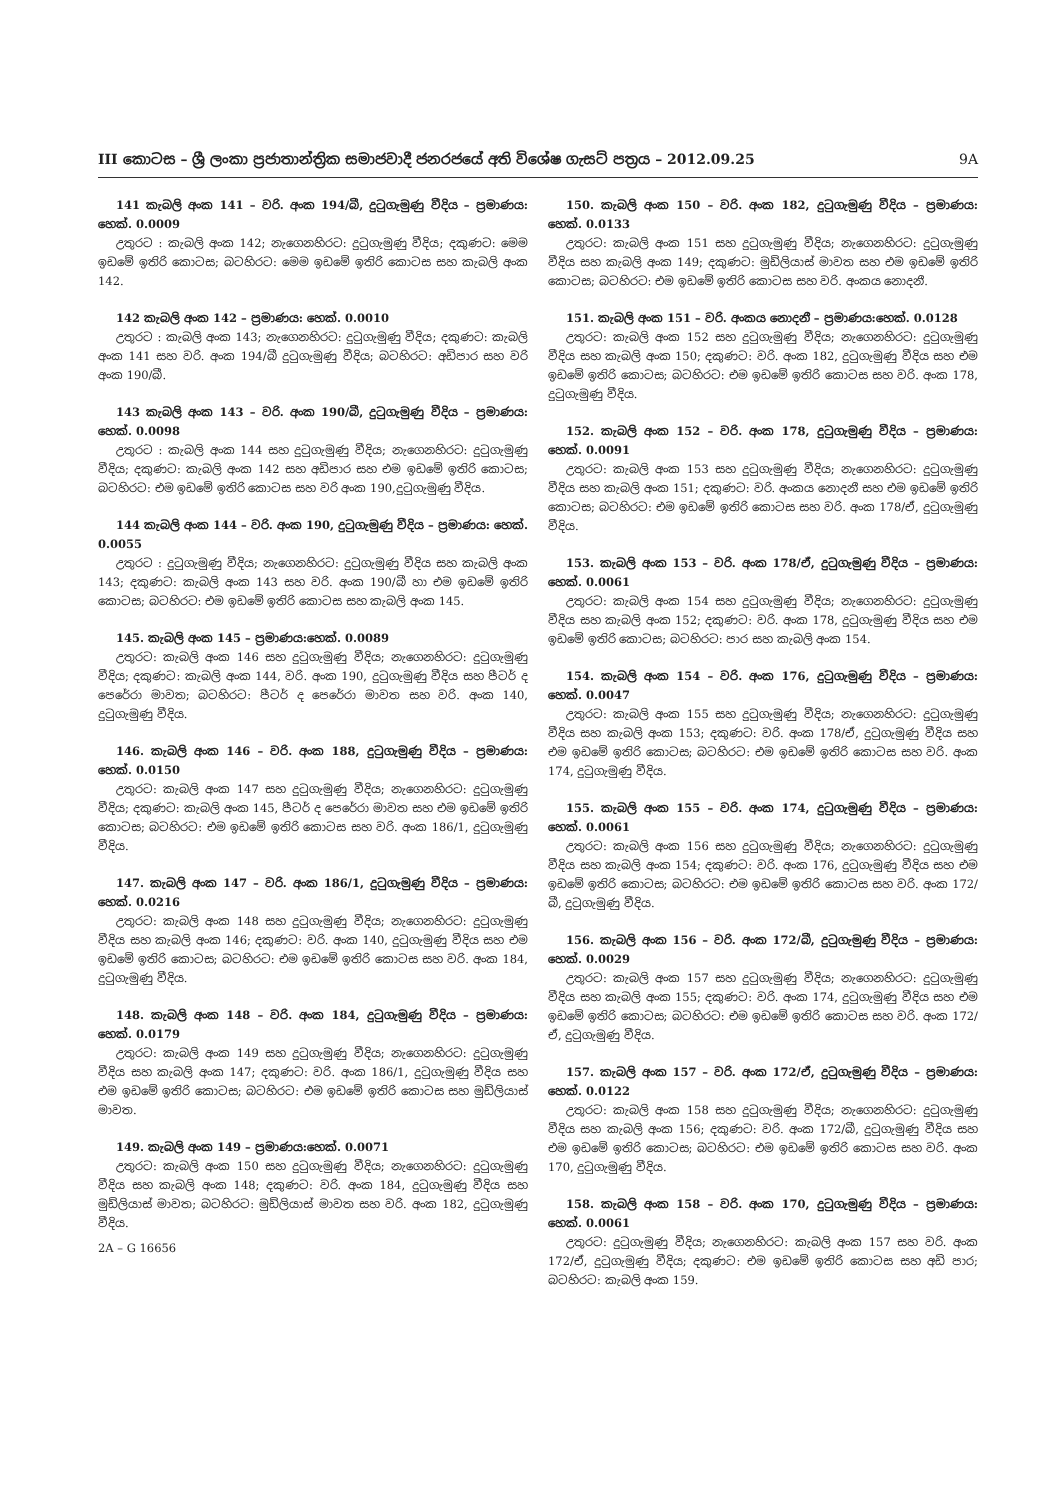III කොටස – ශ්‍රී ලංකා ප්‍රජාතාන්ත්‍රික සමාජවාදී ජනරජයේ අති විශේෂ ගැසට් පත්‍රය – 2012.09.25 9A
141 කැබලි අංක 141 – වරි. අංක 194/බී, දුටුගැමුණු වීදිය – ප්‍රමාණය: හෙක්. 0.0009
උතුරට : කැබලි අංක 142; නැගෙනහිරට: දුටුගැමුණු වීදිය; දකුණට: මෙම ඉඩමේ ඉතිරි කොටස; බටහිරට: මෙම ඉඩමේ ඉතිරි කොටස සහ කැබලි අංක 142.
142 කැබලි අංක 142 – ප්‍රමාණය: හෙක්. 0.0010
උතුරට : කැබලි අංක 143; නැගෙනහිරට: දුටුගැමුණු වීදිය; දකුණට: කැබලි අංක 141 සහ වරි. අංක 194/බී දුටුගැමුණු වීදිය; බටහිරට: අඩිපාර සහ වරි අංක 190/බී.
143 කැබලි අංක 143 – වරි. අංක 190/බී, දුටුගැමුණු වීදිය – ප්‍රමාණය: හෙක්. 0.0098
උතුරට : කැබලි අංක 144 සහ දුටුගැමුණු වීදිය; නැගෙනහිරට: දුටුගැමුණු වීදිය; දකුණට: කැබලි අංක 142 සහ අඩිපාර සහ එම ඉඩමේ ඉතිරි කොටස; බටහිරට: එම ඉඩමේ ඉතිරි කොටස සහ වරි අංක 190,දුටුගැමුණු වීදිය.
144 කැබලි අංක 144 – වරි. අංක 190, දුටුගැමුණු වීදිය – ප්‍රමාණය: හෙක්. 0.0055
උතුරට : දුටුගැමුණු වීදිය; නැගෙනහිරට: දුටුගැමුණු වීදිය සහ කැබලි අංක 143; දකුණට: කැබලි අංක 143 සහ වරි. අංක 190/බී හා එම ඉඩමේ ඉතිරි කොටස; බටහිරට: එම ඉඩමේ ඉතිරි කොටස සහ කැබලි අංක 145.
145. කැබලි අංක 145 – ප්‍රමාණය:හෙක්. 0.0089
උතුරට: කැබලි අංක 146 සහ දුටුගැමුණු වීදිය; නැගෙනහිරට: දුටුගැමුණු වීදිය; දකුණට: කැබලි අංක 144, වරි. අංක 190, දුටුගැමුණු වීදිය සහ පීටර් ද පෙරේරා මාවත; බටහිරට: පීටර් ද පෙරේරා මාවත සහ වරි. අංක 140, දුටුගැමුණු වීදිය.
146. කැබලි අංක 146 – වරි. අංක 188, දුටුගැමුණු වීදිය – ප්‍රමාණය: හෙක්. 0.0150
උතුරට: කැබලි අංක 147 සහ දුටුගැමුණු වීදිය; නැගෙනහිරට: දුටුගැමුණු වීදිය; දකුණට: කැබලි අංක 145, පීටර් ද පෙරේරා මාවත සහ එම ඉඩමේ ඉතිරි කොටස; බටහිරට: එම ඉඩමේ ඉතිරි කොටස සහ වරි. අංක 186/1, දුටුගැමුණු වීදිය.
147. කැබලි අංක 147 – වරි. අංක 186/1, දුටුගැමුණු වීදිය – ප්‍රමාණය: හෙක්. 0.0216
උතුරට: කැබලි අංක 148 සහ දුටුගැමුණු වීදිය; නැගෙනහිරට: දුටුගැමුණු වීදිය සහ කැබලි අංක 146; දකුණට: වරි. අංක 140, දුටුගැමුණු වීදිය සහ එම ඉඩමේ ඉතිරි කොටස; බටහිරට: එම ඉඩමේ ඉතිරි කොටස සහ වරි. අංක 184, දුටුගැමුණු වීදිය.
148. කැබලි අංක 148 – වරි. අංක 184, දුටුගැමුණු වීදිය – ප්‍රමාණය: හෙක්. 0.0179
උතුරට: කැබලි අංක 149 සහ දුටුගැමුණු වීදිය; නැගෙනහිරට: දුටුගැමුණු වීදිය සහ කැබලි අංක 147; දකුණට: වරි. අංක 186/1, දුටුගැමුණු වීදිය සහ එම ඉඩමේ ඉතිරි කොටස; බටහිරට: එම ඉඩමේ ඉතිරි කොටස සහ මුඩ්ලියාස් මාවත.
149. කැබලි අංක 149 – ප්‍රමාණය:හෙක්. 0.0071
උතුරට: කැබලි අංක 150 සහ දුටුගැමුණු වීදිය; නැගෙනහිරට: දුටුගැමුණු වීදිය සහ කැබලි අංක 148; දකුණට: වරි. අංක 184, දුටුගැමුණු වීදිය සහ මුඩ්ලියාස් මාවත; බටහිරට: මුඩ්ලියාස් මාවත සහ වරි. අංක 182, දුටුගැමුණු වීදිය.
2A – G 16656
150. කැබලි අංක 150 – වරි. අංක 182, දුටුගැමුණු වීදිය – ප්‍රමාණය: හෙක්. 0.0133
උතුරට: කැබලි අංක 151 සහ දුටුගැමුණු වීදිය; නැගෙනහිරට: දුටුගැමුණු වීදිය සහ කැබලි අංක 149; දකුණට: මුඩ්ලියාස් මාවත සහ එම ඉඩමේ ඉතිරි කොටස; බටහිරට: එම ඉඩමේ ඉතිරි කොටස සහ වරි. අංකය නොදනී.
151. කැබලි අංක 151 – වරි. අංකය නොදනී – ප්‍රමාණය:හෙක්. 0.0128
උතුරට: කැබලි අංක 152 සහ දුටුගැමුණු වීදිය; නැගෙනහිරට: දුටුගැමුණු වීදිය සහ කැබලි අංක 150; දකුණට: වරි. අංක 182, දුටුගැමුණු වීදිය සහ එම ඉඩමේ ඉතිරි කොටස; බටහිරට: එම ඉඩමේ ඉතිරි කොටස සහ වරි. අංක 178, දුටුගැමුණු වීදිය.
152. කැබලි අංක 152 – වරි. අංක 178, දුටුගැමුණු වීදිය – ප්‍රමාණය: හෙක්. 0.0091
උතුරට: කැබලි අංක 153 සහ දුටුගැමුණු වීදිය; නැගෙනහිරට: දුටුගැමුණු වීදිය සහ කැබලි අංක 151; දකුණට: වරි. අංකය නොදනී සහ එම ඉඩමේ ඉතිරි කොටස; බටහිරට: එම ඉඩමේ ඉතිරි කොටස සහ වරි. අංක 178/ඒ, දුටුගැමුණු වීදිය.
153. කැබලි අංක 153 – වරි. අංක 178/ඒ, දුටුගැමුණු වීදිය – ප්‍රමාණය: හෙක්. 0.0061
උතුරට: කැබලි අංක 154 සහ දුටුගැමුණු වීදිය; නැගෙනහිරට: දුටුගැමුණු වීදිය සහ කැබලි අංක 152; දකුණට: වරි. අංක 178, දුටුගැමුණු වීදිය සහ එම ඉඩමේ ඉතිරි කොටස; බටහිරට: පාර සහ කැබලි අංක 154.
154. කැබලි අංක 154 – වරි. අංක 176, දුටුගැමුණු වීදිය – ප්‍රමාණය: හෙක්. 0.0047
උතුරට: කැබලි අංක 155 සහ දුටුගැමුණු වීදිය; නැගෙනහිරට: දුටුගැමුණු වීදිය සහ කැබලි අංක 153; දකුණට: වරි. අංක 178/ඒ, දුටුගැමුණු වීදිය සහ එම ඉඩමේ ඉතිරි කොටස; බටහිරට: එම ඉඩමේ ඉතිරි කොටස සහ වරි. අංක 174, දුටුගැමුණු වීදිය.
155. කැබලි අංක 155 – වරි. අංක 174, දුටුගැමුණු වීදිය – ප්‍රමාණය: හෙක්. 0.0061
උතුරට: කැබලි අංක 156 සහ දුටුගැමුණු වීදිය; නැගෙනහිරට: දුටුගැමුණු වීදිය සහ කැබලි අංක 154; දකුණට: වරි. අංක 176, දුටුගැමුණු වීදිය සහ එම ඉඩමේ ඉතිරි කොටස; බටහිරට: එම ඉඩමේ ඉතිරි කොටස සහ වරි. අංක 172/බී, දුටුගැමුණු වීදිය.
156. කැබලි අංක 156 – වරි. අංක 172/බී, දුටුගැමුණු වීදිය – ප්‍රමාණය: හෙක්. 0.0029
උතුරට: කැබලි අංක 157 සහ දුටුගැමුණු වීදිය; නැගෙනහිරට: දුටුගැමුණු වීදිය සහ කැබලි අංක 155; දකුණට: වරි. අංක 174, දුටුගැමුණු වීදිය සහ එම ඉඩමේ ඉතිරි කොටස; බටහිරට: එම ඉඩමේ ඉතිරි කොටස සහ වරි. අංක 172/ඒ, දුටුගැමුණු වීදිය.
157. කැබලි අංක 157 – වරි. අංක 172/ඒ, දුටුගැමුණු වීදිය – ප්‍රමාණය: හෙක්. 0.0122
උතුරට: කැබලි අංක 158 සහ දුටුගැමුණු වීදිය; නැගෙනහිරට: දුටුගැමුණු වීදිය සහ කැබලි අංක 156; දකුණට: වරි. අංක 172/බී, දුටුගැමුණු වීදිය සහ එම ඉඩමේ ඉතිරි කොටස; බටහිරට: එම ඉඩමේ ඉතිරි කොටස සහ වරි. අංක 170, දුටුගැමුණු වීදිය.
158. කැබලි අංක 158 – වරි. අංක 170, දුටුගැමුණු වීදිය – ප්‍රමාණය: හෙක්. 0.0061
උතුරට: දුටුගැමුණු වීදිය; නැගෙනහිරට: කැබලි අංක 157 සහ වරි. අංක 172/ඒ, දුටුගැමුණු වීදිය; දකුණට: එම ඉඩමේ ඉතිරි කොටස සහ අඩි පාර; බටහිරට: කැබලි අංක 159.